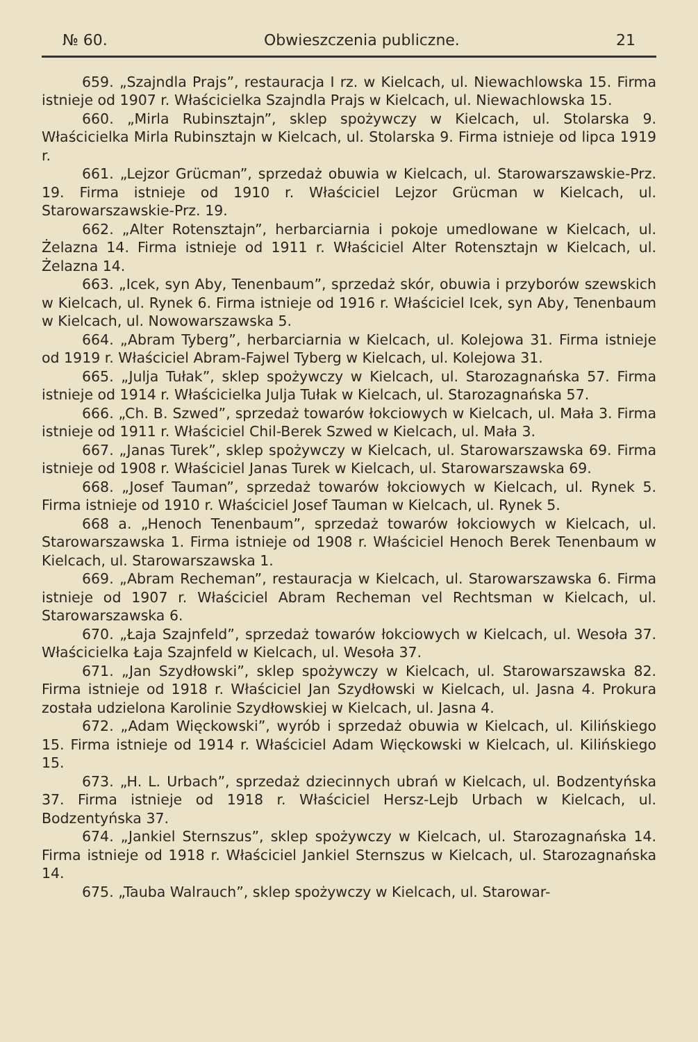№ 60. Obwieszczenia publiczne. 21
659. „Szajndla Prajs”, restauracja I rz. w Kielcach, ul. Niewachlowska 15. Firma istnieje od 1907 r. Właścicielka Szajndla Prajs w Kielcach, ul. Niewachlowska 15.
660. „Mirla Rubinsztajn”, sklep spożywczy w Kielcach, ul. Stolarska 9. Właścicielka Mirla Rubinsztajn w Kielcach, ul. Stolarska 9. Firma istnieje od lipca 1919 r.
661. „Lejzor Grücman”, sprzedaż obuwia w Kielcach, ul. Starowarszawskie-Prz. 19. Firma istnieje od 1910 r. Właściciel Lejzor Grücman w Kielcach, ul. Starowarszawskie-Prz. 19.
662. „Alter Rotensztajn”, herbarciarnia i pokoje umedlowane w Kielcach, ul. Żelazna 14. Firma istnieje od 1911 r. Właściciel Alter Rotensztajn w Kielcach, ul. Żelazna 14.
663. „Icek, syn Aby, Tenenbaum”, sprzedaż skór, obuwia i przyborów szewskich w Kielcach, ul. Rynek 6. Firma istnieje od 1916 r. Właściciel Icek, syn Aby, Tenenbaum w Kielcach, ul. Nowowarszawska 5.
664. „Abram Tyberg”, herbarciarnia w Kielcach, ul. Kolejowa 31. Firma istnieje od 1919 r. Właściciel Abram-Fajwel Tyberg w Kielcach, ul. Kolejowa 31.
665. „Julja Tułak”, sklep spożywczy w Kielcach, ul. Starozagnańska 57. Firma istnieje od 1914 r. Właścicielka Julja Tułak w Kielcach, ul. Starozagnańska 57.
666. „Ch. B. Szwed”, sprzedaż towarów łokciowych w Kielcach, ul. Mała 3. Firma istnieje od 1911 r. Właściciel Chil-Berek Szwed w Kielcach, ul. Mała 3.
667. „Janas Turek”, sklep spożywczy w Kielcach, ul. Starowarszawska 69. Firma istnieje od 1908 r. Właściciel Janas Turek w Kielcach, ul. Starowarszawska 69.
668. „Josef Tauman”, sprzedaż towarów łokciowych w Kielcach, ul. Rynek 5. Firma istnieje od 1910 r. Właściciel Josef Tauman w Kielcach, ul. Rynek 5.
668 a. „Henoch Tenenbaum”, sprzedaż towarów łokciowych w Kielcach, ul. Starowarszawska 1. Firma istnieje od 1908 r. Właściciel Henoch Berek Tenenbaum w Kielcach, ul. Starowarszawska 1.
669. „Abram Recheman”, restauracja w Kielcach, ul. Starowarszawska 6. Firma istnieje od 1907 r. Właściciel Abram Recheman vel Rechtsman w Kielcach, ul. Starowarszawska 6.
670. „Łaja Szajnfeld”, sprzedaż towarów łokciowych w Kielcach, ul. Wesoła 37. Właścicielka Łaja Szajnfeld w Kielcach, ul. Wesoła 37.
671. „Jan Szydłowski”, sklep spożywczy w Kielcach, ul. Starowarszawska 82. Firma istnieje od 1918 r. Właściciel Jan Szydłowski w Kielcach, ul. Jasna 4. Prokura została udzielona Karolinie Szydłowskiej w Kielcach, ul. Jasna 4.
672. „Adam Więckowski”, wyrób i sprzedaż obuwia w Kielcach, ul. Kilińskiego 15. Firma istnieje od 1914 r. Właściciel Adam Więckowski w Kielcach, ul. Kilińskiego 15.
673. „H. L. Urbach”, sprzedaż dziecinnych ubrań w Kielcach, ul. Bodzentyńska 37. Firma istnieje od 1918 r. Właściciel Hersz-Lejb Urbach w Kielcach, ul. Bodzentyńska 37.
674. „Jankiel Sternszus”, sklep spożywczy w Kielcach, ul. Starozagnańska 14. Firma istnieje od 1918 r. Właściciel Jankiel Sternszus w Kielcach, ul. Starozagnańska 14.
675. „Tauba Walrauch”, sklep spożywczy w Kielcach, ul. Starowar-